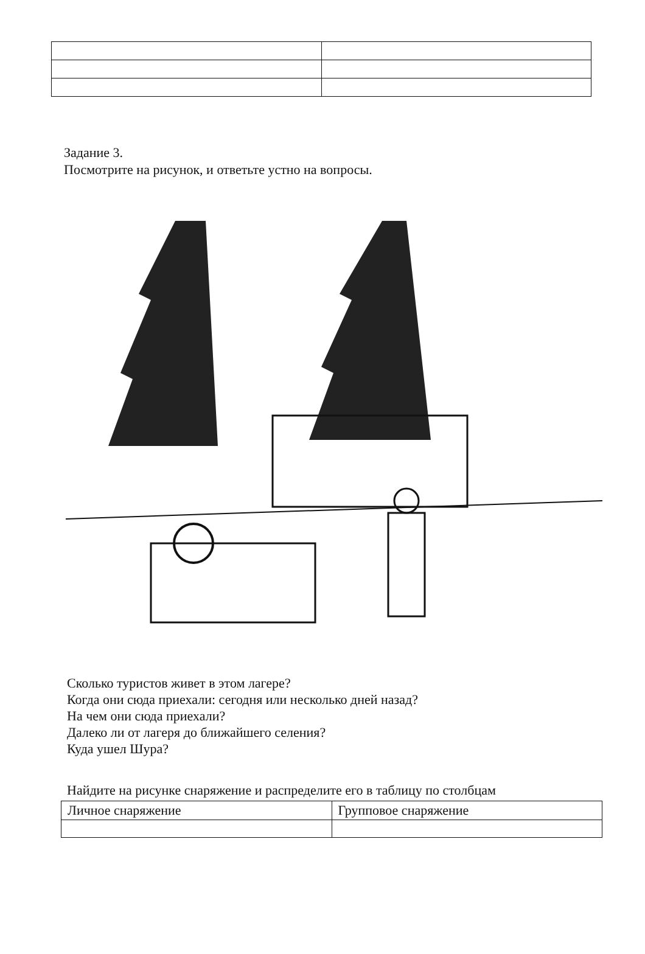Задание 3.
Посмотрите на рисунок, и ответьте устно на вопросы.
Сколько туристов живет в этом лагере?
Когда они сюда приехали: сегодня или несколько дней назад?
На чем они сюда приехали?
Далеко ли от лагеря до ближайшего селения?
Куда ушел Шура?
Найдите на рисунке снаряжение и распределите его в таблицу по столбцам
| Личное снаряжение | Групповое снаряжение |